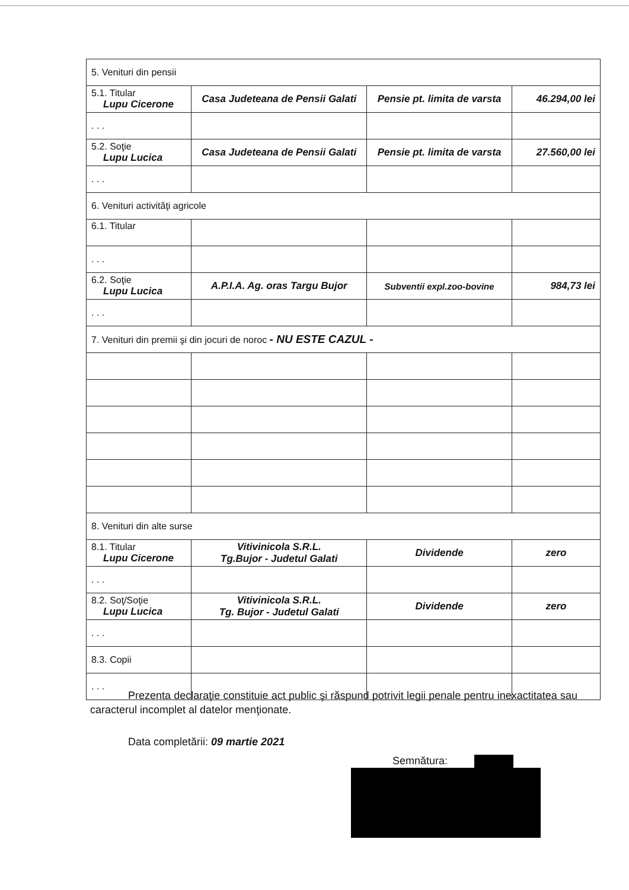| 5. Venituri din pensii | | | |
| 5.1. Titular Lupu Cicerone | Casa Judeteana de Pensii Galati | Pensie pt. limita de varsta | 46.294,00 lei |
| . . . | | | |
| 5.2. Soţie Lupu Lucica | Casa Judeteana de Pensii Galati | Pensie pt. limita de varsta | 27.560,00 lei |
| . . . | | | |
| 6. Venituri activităţi agricole | | | |
| 6.1. Titular | | | |
| . . . | | | |
| 6.2. Soţie Lupu Lucica | A.P.I.A. Ag. oras Targu Bujor | Subventii expl.zoo-bovine | 984,73 lei |
| . . . | | | |
| 7. Venituri din premii şi din jocuri de noroc - NU ESTE CAZUL - | | | |
| 8. Venituri din alte surse | | | |
| 8.1. Titular Lupu Cicerone | Vitivinicola S.R.L. Tg.Bujor - Judetul Galati | Dividende | zero |
| . . . | | | |
| 8.2. Soţ/Soţie Lupu Lucica | Vitivinicola S.R.L. Tg. Bujor - Judetul Galati | Dividende | zero |
| . . . | | | |
| 8.3. Copii | | | |
| . . . | | | |
Prezenta declaraţie constituie act public şi răspund potrivit legii penale pentru inexactitatea sau caracterul incomplet al datelor menţionate.
Data completării: 09 martie 2021
Semnătura: